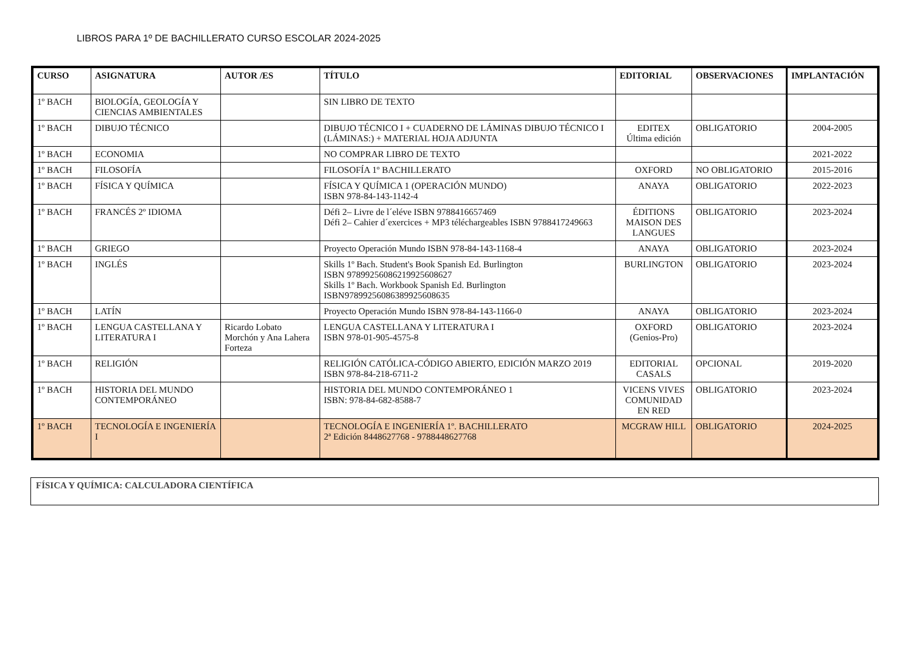LIBROS PARA 1º DE BACHILLERATO CURSO ESCOLAR 2024-2025
| CURSO | ASIGNATURA | AUTOR /ES | TÍTULO | EDITORIAL | OBSERVACIONES | IMPLANTACIÓN |
| --- | --- | --- | --- | --- | --- | --- |
| 1º BACH | BIOLOGÍA, GEOLOGÍA Y CIENCIAS AMBIENTALES | | SIN LIBRO DE TEXTO | | | |
| 1º BACH | DIBUJO TÉCNICO | | DIBUJO TÉCNICO I + CUADERNO DE LÁMINAS DIBUJO TÉCNICO I (LÁMINAS:) + MATERIAL HOJA ADJUNTA | EDITEX Última edición | OBLIGATORIO | 2004-2005 |
| 1º BACH | ECONOMIA | | NO COMPRAR LIBRO DE TEXTO | | | 2021-2022 |
| 1º BACH | FILOSOFÍA | | FILOSOFÍA 1º BACHILLERATO | OXFORD | NO OBLIGATORIO | 2015-2016 |
| 1º BACH | FÍSICA Y QUÍMICA | | FÍSICA Y QUÍMICA 1 (OPERACIÓN MUNDO) ISBN 978-84-143-1142-4 | ANAYA | OBLIGATORIO | 2022-2023 |
| 1º BACH | FRANCÉS 2º IDIOMA | | Défi 2– Livre de l´eléve ISBN 9788416657469 Défi 2– Cahier d´exercices + MP3 téléchargeables ISBN 9788417249663 | ÉDITIONS MAISON DES LANGUES | OBLIGATORIO | 2023-2024 |
| 1º BACH | GRIEGO | | Proyecto Operación Mundo ISBN 978-84-143-1168-4 | ANAYA | OBLIGATORIO | 2023-2024 |
| 1º BACH | INGLÉS | | Skills 1º Bach. Student's Book Spanish Ed. Burlington ISBN 97899256086219925608627 Skills 1º Bach. Workbook Spanish Ed. Burlington ISBN97899256086389925608635 | BURLINGTON | OBLIGATORIO | 2023-2024 |
| 1º BACH | LATÍN | | Proyecto Operación Mundo ISBN 978-84-143-1166-0 | ANAYA | OBLIGATORIO | 2023-2024 |
| 1º BACH | LENGUA CASTELLANA Y LITERATURA I | Ricardo Lobato Morchón y Ana Lahera Forteza | LENGUA CASTELLANA Y LITERATURA I ISBN 978-01-905-4575-8 | OXFORD (Genios-Pro) | OBLIGATORIO | 2023-2024 |
| 1º BACH | RELIGIÓN | | RELIGIÓN CATÓLICA-CÓDIGO ABIERTO, EDICIÓN MARZO 2019 ISBN 978-84-218-6711-2 | EDITORIAL CASALS | OPCIONAL | 2019-2020 |
| 1º BACH | HISTORIA DEL MUNDO CONTEMPORÁNEO | | HISTORIA DEL MUNDO CONTEMPORÁNEO 1 ISBN: 978-84-682-8588-7 | VICENS VIVES COMUNIDAD EN RED | OBLIGATORIO | 2023-2024 |
| 1º BACH | TECNOLOGÍA E INGENIERÍA I | | TECNOLOGÍA E INGENIERÍA 1º. BACHILLERATO 2ª Edición 8448627768 - 9788448627768 | MCGRAW HILL | OBLIGATORIO | 2024-2025 |
FÍSICA Y QUÍMICA: CALCULADORA CIENTÍFICA